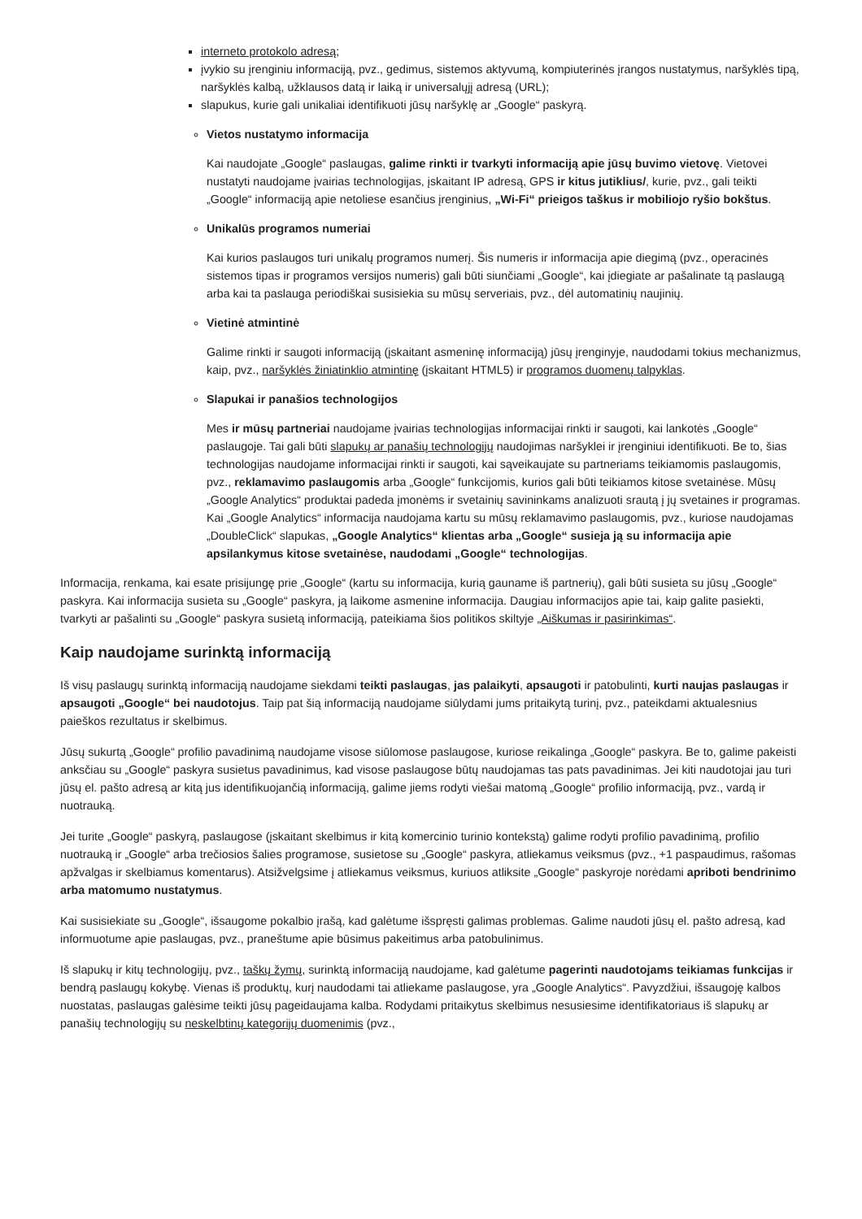interneto protokolo adresą;
įvykio su įrenginiu informaciją, pvz., gedimus, sistemos aktyvumą, kompiuterinės įrangos nustatymus, naršyklės tipą, naršyklės kalbą, užklausos datą ir laiką ir universalųjį adresą (URL);
slapukus, kurie gali unikaliai identifikuoti jūsų naršyklę ar „Google“ paskyrą.
Vietos nustatymo informacija
Kai naudojate „Google“ paslaugas, galime rinkti ir tvarkyti informaciją apie jūsų buvimo vietovę. Vietovei nustatyti naudojame įvairias technologijas, įskaitant IP adresą, GPS ir kitus jutiklius/, kurie, pvz., gali teikti „Google“ informaciją apie netoliese esančius įrenginius, „Wi-Fi“ prieigos taškus ir mobiliojo ryšio bokštus.
Unikalūs programos numeriai
Kai kurios paslaugos turi unikalų programos numerį. Šis numeris ir informacija apie diegimą (pvz., operacinės sistemos tipas ir programos versijos numeris) gali būti siunčiami „Google“, kai įdiegiate ar pašalinate tą paslaugą arba kai ta paslauga periodiškai susisiekia su mūsų serveriais, pvz., dėl automatinių naujinių.
Vietinė atmintinė
Galime rinkti ir saugoti informaciją (įskaitant asmeninę informaciją) jūsų įrenginyje, naudodami tokius mechanizmus, kaip, pvz., naršyklės žiniatinklio atmintinę (įskaitant HTML5) ir programos duomenų talpyklas.
Slapukai ir panašios technologijos
Mes ir mūsų partneriai naudojame įvairias technologijas informacijai rinkti ir saugoti, kai lankotės „Google“ paslaugoje. Tai gali būti slapukų ar panašių technologijų naudojimas naršyklei ir įrenginiui identifikuoti. Be to, šias technologijas naudojame informacijai rinkti ir saugoti, kai sąveikaujate su partneriams teikiamomis paslaugomis, pvz., reklamavimo paslaugomis arba „Google“ funkcijomis, kurios gali būti teikiamos kitose svetainėse. Mūsų „Google Analytics“ produktai padeda įmonėms ir svetainių savininkams analizuoti srautą į jų svetaines ir programas. Kai „Google Analytics“ informacija naudojama kartu su mūsų reklamavimo paslaugomis, pvz., kuriose naudojamas „DoubleClick“ slapukas, „Google Analytics“ klientas arba „Google“ susieja ją su informacija apie apsilankymus kitose svetainėse, naudodami „Google“ technologijas.
Informacija, renkama, kai esate prisijungę prie „Google“ (kartu su informacija, kurią gauname iš partnerių), gali būti susieta su jūsų „Google“ paskyra. Kai informacija susieta su „Google“ paskyra, ją laikome asmenine informacija. Daugiau informacijos apie tai, kaip galite pasiekti, tvarkyti ar pašalinti su „Google“ paskyra susietą informaciją, pateikiama šios politikos skiltyje „Aiškumas ir pasirinkimas“.
Kaip naudojame surinktą informaciją
Iš visų paslaugų surinktą informaciją naudojame siekdami teikti paslaugas, jas palaikyti, apsaugoti ir patobulinti, kurti naujas paslaugas ir apsaugoti „Google“ bei naudotojus. Taip pat šią informaciją naudojame siūlydami jums pritaikytą turinį, pvz., pateikdami aktualesnius paieškos rezultatus ir skelbimus.
Jūsų sukurtą „Google“ profilio pavadinimą naudojame visose siūlomose paslaugose, kuriose reikalinga „Google“ paskyra. Be to, galime pakeisti anksčiau su „Google“ paskyra susietus pavadinimus, kad visose paslaugose būtų naudojamas tas pats pavadinimas. Jei kiti naudotojai jau turi jūsų el. pašto adresą ar kitą jus identifikuojančią informaciją, galime jiems rodyti viešai matomą „Google“ profilio informaciją, pvz., vardą ir nuotrauką.
Jei turite „Google“ paskyrą, paslaugose (įskaitant skelbimus ir kitą komercinio turinio kontekstą) galime rodyti profilio pavadinimą, profilio nuotrauką ir „Google“ arba trečiosios šalies programose, susietose su „Google“ paskyra, atliekamus veiksmus (pvz., +1 paspaudimus, rašomas apžvalgas ir skelbiamus komentarus). Atsižvelgsime į atliekamus veiksmus, kuriuos atliksite „Google“ paskyroje norėdami apriboti bendrinimo arba matomumo nustatymus.
Kai susisiekiate su „Google“, išsaugome pokalbio įrašą, kad galėtume išspręsti galimas problemas. Galime naudoti jūsų el. pašto adresą, kad informuotume apie paslaugas, pvz., praneštume apie būsimus pakeitimus arba patobulinimus.
Iš slapukų ir kitų technologijų, pvz., taškų žymų, surinktą informaciją naudojame, kad galėtume pagerinti naudotojams teikiamas funkcijas ir bendrą paslaugų kokybę. Vienas iš produktų, kurį naudodami tai atliekame paslaugose, yra „Google Analytics“. Pavyzdžiui, išsaugoję kalbos nuostatas, paslaugas galėsime teikti jūsų pageidaujama kalba. Rodydami pritaikytus skelbimus nesusiesime identifikatoriaus iš slapukų ar panašių technologijų su neskelbtinų kategorijų duomenimis (pvz.,